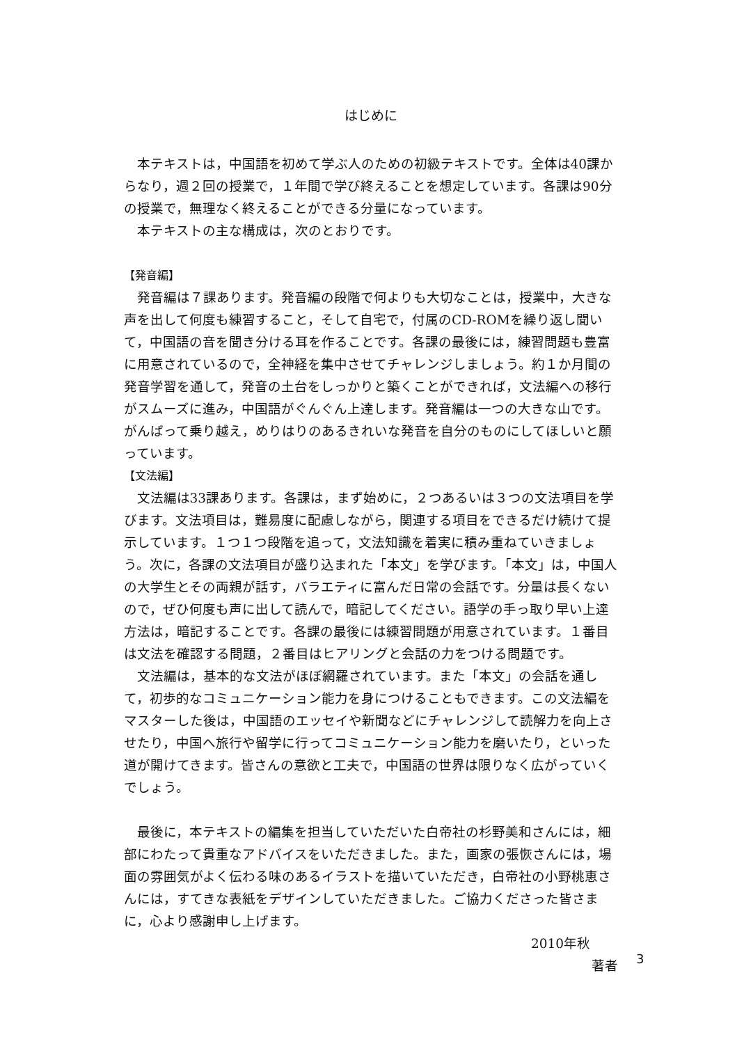はじめに
本テキストは，中国語を初めて学ぶ人のための初級テキストです。全体は40課からなり，週２回の授業で，１年間で学び終えることを想定しています。各課は90分の授業で，無理なく終えることができる分量になっています。
本テキストの主な構成は，次のとおりです。
【発音編】
発音編は７課あります。発音編の段階で何よりも大切なことは，授業中，大きな声を出して何度も練習すること，そして自宅で，付属のCD-ROMを繰り返し聞いて，中国語の音を聞き分ける耳を作ることです。各課の最後には，練習問題も豊富に用意されているので，全神経を集中させてチャレンジしましょう。約１か月間の発音学習を通して，発音の土台をしっかりと築くことができれば，文法編への移行がスムーズに進み，中国語がぐんぐん上達します。発音編は一つの大きな山です。がんばって乗り越え，めりはりのあるきれいな発音を自分のものにしてほしいと願っています。
【文法編】
文法編は33課あります。各課は，まず始めに，２つあるいは３つの文法項目を学びます。文法項目は，難易度に配慮しながら，関連する項目をできるだけ続けて提示しています。１つ１つ段階を追って，文法知識を着実に積み重ねていきましょう。次に，各課の文法項目が盛り込まれた「本文」を学びます。「本文」は，中国人の大学生とその両親が話す，バラエティに富んだ日常の会話です。分量は長くないので，ぜひ何度も声に出して読んで，暗記してください。語学の手っ取り早い上達方法は，暗記することです。各課の最後には練習問題が用意されています。１番目は文法を確認する問題，２番目はヒアリングと会話の力をつける問題です。
文法編は，基本的な文法がほぼ網羅されています。また「本文」の会話を通して，初歩的なコミュニケーション能力を身につけることもできます。この文法編をマスターした後は，中国語のエッセイや新聞などにチャレンジして読解力を向上させたり，中国へ旅行や留学に行ってコミュニケーション能力を磨いたり，といった道が開けてきます。皆さんの意欲と工夫で，中国語の世界は限りなく広がっていくでしょう。
最後に，本テキストの編集を担当していただいた白帝社の杉野美和さんには，細部にわたって貴重なアドバイスをいただきました。また，画家の張恢さんには，場面の雰囲気がよく伝わる味のあるイラストを描いていただき，白帝社の小野桃恵さんには，すてきな表紙をデザインしていただきました。ご協力くださった皆さまに，心より感謝申し上げます。
2010年秋
著者
3